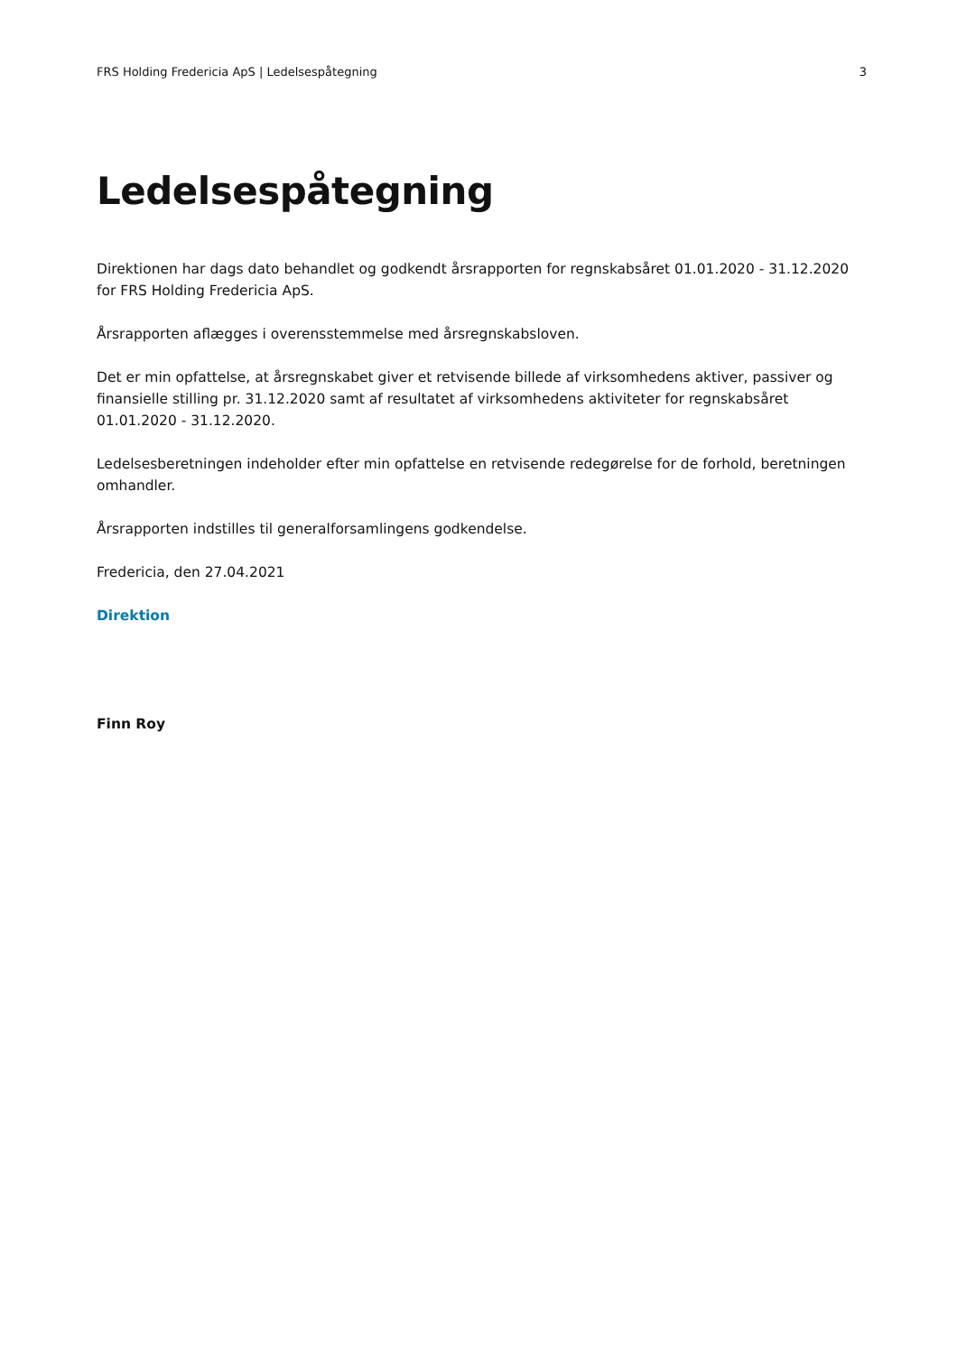FRS Holding Fredericia ApS | Ledelsespåtegning 3
Ledelsespåtegning
Direktionen har dags dato behandlet og godkendt årsrapporten for regnskabsåret 01.01.2020 - 31.12.2020 for FRS Holding Fredericia ApS.
Årsrapporten aflægges i overensstemmelse med årsregnskabsloven.
Det er min opfattelse, at årsregnskabet giver et retvisende billede af virksomhedens aktiver, passiver og finansielle stilling pr. 31.12.2020 samt af resultatet af virksomhedens aktiviteter for regnskabsåret 01.01.2020 - 31.12.2020.
Ledelsesberetningen indeholder efter min opfattelse en retvisende redegørelse for de forhold, beretningen omhandler.
Årsrapporten indstilles til generalforsamlingens godkendelse.
Fredericia, den 27.04.2021
Direktion
Finn Roy